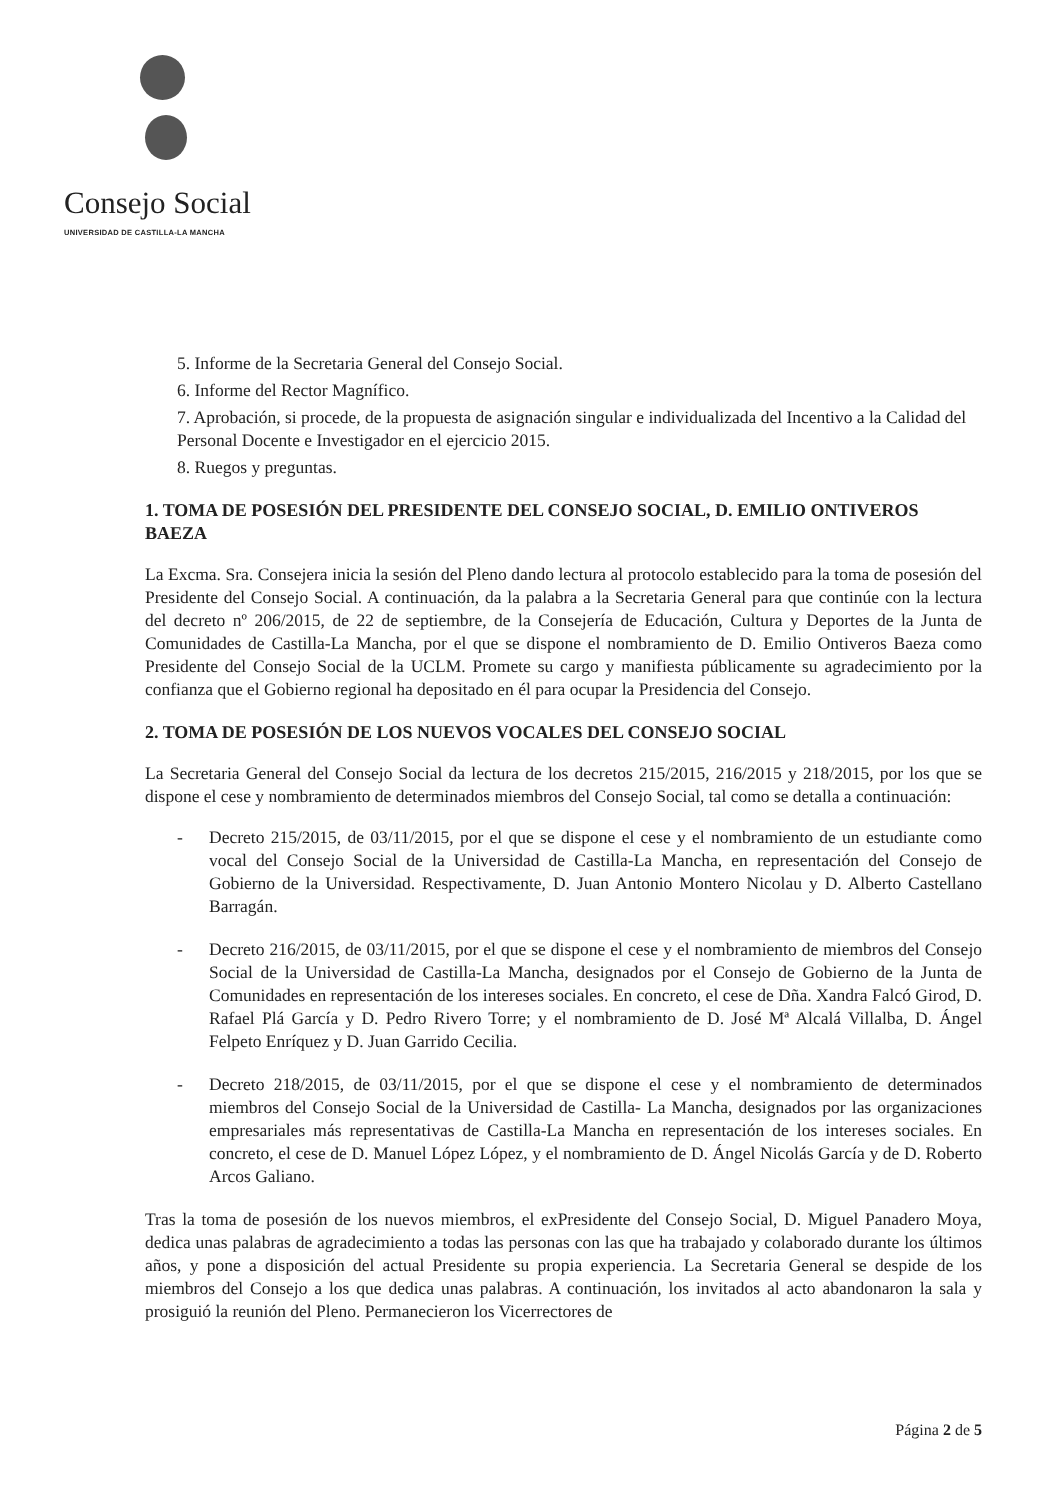Consejo Social
UNIVERSIDAD DE CASTILLA-LA MANCHA
5. Informe de la Secretaria General del Consejo Social.
6. Informe del Rector Magnífico.
7. Aprobación, si procede, de la propuesta de asignación singular e individualizada del Incentivo a la Calidad del Personal Docente e Investigador en el ejercicio 2015.
8. Ruegos y preguntas.
1. TOMA DE POSESIÓN DEL PRESIDENTE DEL CONSEJO SOCIAL, D. EMILIO ONTIVEROS BAEZA
La Excma. Sra. Consejera inicia la sesión del Pleno dando lectura al protocolo establecido para la toma de posesión del Presidente del Consejo Social. A continuación, da la palabra a la Secretaria General para que continúe con la lectura del decreto nº 206/2015, de 22 de septiembre, de la Consejería de Educación, Cultura y Deportes de la Junta de Comunidades de Castilla-La Mancha, por el que se dispone el nombramiento de D. Emilio Ontiveros Baeza como Presidente del Consejo Social de la UCLM. Promete su cargo y manifiesta públicamente su agradecimiento por la confianza que el Gobierno regional ha depositado en él para ocupar la Presidencia del Consejo.
2. TOMA DE POSESIÓN DE LOS NUEVOS VOCALES DEL CONSEJO SOCIAL
La Secretaria General del Consejo Social da lectura de los decretos 215/2015, 216/2015 y 218/2015, por los que se dispone el cese y nombramiento de determinados miembros del Consejo Social, tal como se detalla a continuación:
- Decreto 215/2015, de 03/11/2015, por el que se dispone el cese y el nombramiento de un estudiante como vocal del Consejo Social de la Universidad de Castilla-La Mancha, en representación del Consejo de Gobierno de la Universidad. Respectivamente, D. Juan Antonio Montero Nicolau y D. Alberto Castellano Barragán.
- Decreto 216/2015, de 03/11/2015, por el que se dispone el cese y el nombramiento de miembros del Consejo Social de la Universidad de Castilla-La Mancha, designados por el Consejo de Gobierno de la Junta de Comunidades en representación de los intereses sociales. En concreto, el cese de Dña. Xandra Falcó Girod, D. Rafael Plá García y D. Pedro Rivero Torre; y el nombramiento de D. José Mª Alcalá Villalba, D. Ángel Felpeto Enríquez y D. Juan Garrido Cecilia.
- Decreto 218/2015, de 03/11/2015, por el que se dispone el cese y el nombramiento de determinados miembros del Consejo Social de la Universidad de Castilla- La Mancha, designados por las organizaciones empresariales más representativas de Castilla-La Mancha en representación de los intereses sociales. En concreto, el cese de D. Manuel López López, y el nombramiento de D. Ángel Nicolás García y de D. Roberto Arcos Galiano.
Tras la toma de posesión de los nuevos miembros, el exPresidente del Consejo Social, D. Miguel Panadero Moya, dedica unas palabras de agradecimiento a todas las personas con las que ha trabajado y colaborado durante los últimos años, y pone a disposición del actual Presidente su propia experiencia. La Secretaria General se despide de los miembros del Consejo a los que dedica unas palabras. A continuación, los invitados al acto abandonaron la sala y prosiguió la reunión del Pleno. Permanecieron los Vicerrectores de
Página 2 de 5